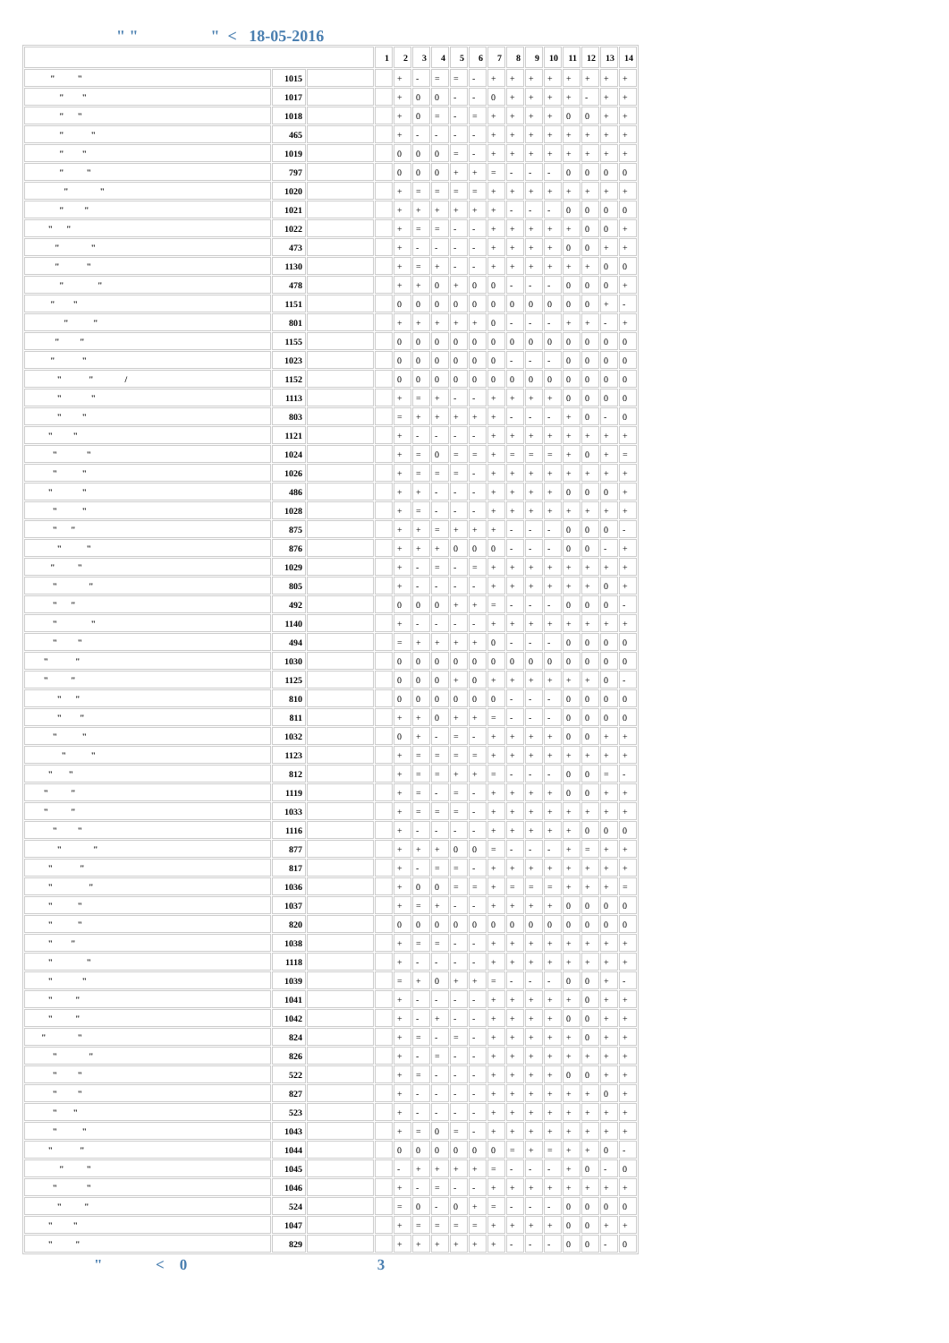" " " < 18-05-2016
| | | | 1 | 2 | 3 | 4 | 5 | 6 | 7 | 8 | 9 | 10 | 11 | 12 | 13 | 14 |
| --- | --- | --- | --- | --- | --- | --- | --- | --- | --- | --- | --- | --- | --- | --- | --- | --- |
| " " | 1015 | | | + | - | = | = | - | + | + | + | + | + | + | + | + |
| " " | 1017 | | | + | 0 | 0 | - | - | 0 | + | + | + | + | - | + | + |
| " " | 1018 | | | + | 0 | = | - | = | + | + | + | + | 0 | 0 | + | + |
| " " | 465 | | | + | - | - | - | - | + | + | + | + | + | + | + | + |
| " " | 1019 | | | 0 | 0 | 0 | = | - | + | + | + | + | + | + | + | + |
| " " | 797 | | | 0 | 0 | 0 | + | + | = | - | - | - | 0 | 0 | 0 | 0 |
| " " | 1020 | | | + | = | = | = | = | + | + | + | + | + | + | + | + |
| " " | 1021 | | | + | + | + | + | + | + | - | - | - | 0 | 0 | 0 | 0 |
| " " | 1022 | | | + | = | = | - | - | + | + | + | + | + | 0 | 0 | + |
| " " | 473 | | | + | - | - | - | - | + | + | + | + | 0 | 0 | + | + |
| " " | 1130 | | | + | = | + | - | - | + | + | + | + | + | + | 0 | 0 |
| " " | 478 | | | + | + | 0 | + | 0 | 0 | - | - | - | 0 | 0 | 0 | + |
| " " | 1151 | | | 0 | 0 | 0 | 0 | 0 | 0 | 0 | 0 | 0 | 0 | 0 | + | - |
| " " | 801 | | | + | + | + | + | + | 0 | - | - | - | + | + | - | + |
| " " | 1155 | | | 0 | 0 | 0 | 0 | 0 | 0 | 0 | 0 | 0 | 0 | 0 | 0 | 0 |
| " " | 1023 | | | 0 | 0 | 0 | 0 | 0 | 0 | - | - | - | 0 | 0 | 0 | 0 |
| " " / | 1152 | | | 0 | 0 | 0 | 0 | 0 | 0 | 0 | 0 | 0 | 0 | 0 | 0 | 0 |
| " " | 1113 | | | + | = | + | - | - | + | + | + | + | 0 | 0 | 0 | 0 |
| " " | 803 | | | = | + | + | + | + | + | - | - | - | + | 0 | - | 0 |
| " " | 1121 | | | + | - | - | - | - | + | + | + | + | + | + | + | + |
| " " | 1024 | | | + | = | 0 | = | = | + | = | = | = | + | 0 | + | = |
| " " | 1026 | | | + | = | = | = | - | + | + | + | + | + | + | + | + |
| " " | 486 | | | + | + | - | - | - | + | + | + | + | 0 | 0 | 0 | + |
| " " | 1028 | | | + | = | - | - | - | + | + | + | + | + | + | + | + |
| " " | 875 | | | + | + | = | + | + | + | - | - | - | 0 | 0 | 0 | - |
| " " | 876 | | | + | + | + | 0 | 0 | 0 | - | - | - | 0 | 0 | - | + |
| " " | 1029 | | | + | - | = | - | = | + | + | + | + | + | + | + | + |
| " " | 805 | | | + | - | - | - | - | + | + | + | + | + | + | 0 | + |
| " " | 492 | | | 0 | 0 | 0 | + | + | = | - | - | - | 0 | 0 | 0 | - |
| " " | 1140 | | | + | - | - | - | - | + | + | + | + | + | + | + | + |
| " " | 494 | | | = | + | + | + | + | 0 | - | - | - | 0 | 0 | 0 | 0 |
| " " | 1030 | | | 0 | 0 | 0 | 0 | 0 | 0 | 0 | 0 | 0 | 0 | 0 | 0 | 0 |
| " " | 1125 | | | 0 | 0 | 0 | + | 0 | + | + | + | + | + | + | 0 | - |
| " " | 810 | | | 0 | 0 | 0 | 0 | 0 | 0 | - | - | - | 0 | 0 | 0 | 0 |
| " " | 811 | | | + | + | 0 | + | + | = | - | - | - | 0 | 0 | 0 | 0 |
| " " | 1032 | | | 0 | + | - | = | - | + | + | + | + | 0 | 0 | + | + |
| " " | 1123 | | | + | = | = | = | = | + | + | + | + | + | + | + | + |
| " " | 812 | | | + | = | = | + | + | = | - | - | - | 0 | 0 | = | - |
| " " | 1119 | | | + | = | - | = | - | + | + | + | + | 0 | 0 | + | + |
| " " | 1033 | | | + | = | = | = | - | + | + | + | + | + | + | + | + |
| " " | 1116 | | | + | - | - | - | - | + | + | + | + | + | 0 | 0 | 0 |
| " " | 877 | | | + | + | + | 0 | 0 | = | - | - | - | + | = | + | + |
| " " | 817 | | | + | - | = | = | - | + | + | + | + | + | + | + | + |
| " " | 1036 | | | + | 0 | 0 | = | = | + | = | = | = | + | + | + | = |
| " " | 1037 | | | + | = | + | - | - | + | + | + | + | 0 | 0 | 0 | 0 |
| " " | 820 | | | 0 | 0 | 0 | 0 | 0 | 0 | 0 | 0 | 0 | 0 | 0 | 0 | 0 |
| " " | 1038 | | | + | = | = | - | - | + | + | + | + | + | + | + | + |
| " " | 1118 | | | + | - | - | - | - | + | + | + | + | + | + | + | + |
| " " | 1039 | | | = | + | 0 | + | + | = | - | - | - | 0 | 0 | + | - |
| " " | 1041 | | | + | - | - | - | - | + | + | + | + | + | 0 | + | + |
| " " | 1042 | | | + | - | + | - | - | + | + | + | + | 0 | 0 | + | + |
| " " | 824 | | | + | = | - | = | - | + | + | + | + | + | 0 | + | + |
| " " | 826 | | | + | - | = | - | - | + | + | + | + | + | + | + | + |
| " " | 522 | | | + | = | - | - | - | + | + | + | + | 0 | 0 | + | + |
| " " | 827 | | | + | - | - | - | - | + | + | + | + | + | + | 0 | + |
| " " | 523 | | | + | - | - | - | - | + | + | + | + | + | + | + | + |
| " " | 1043 | | | + | = | 0 | = | - | + | + | + | + | + | + | + | + |
| " " | 1044 | | | 0 | 0 | 0 | 0 | 0 | 0 | = | + | = | + | + | 0 | - |
| " " | 1045 | | | - | + | + | + | + | = | - | - | - | + | 0 | - | 0 |
| " " | 1046 | | | + | - | = | - | - | + | + | + | + | + | + | + | + |
| " " | 524 | | | = | 0 | - | 0 | + | = | - | - | - | 0 | 0 | 0 | 0 |
| " " | 1047 | | | + | = | = | = | = | + | + | + | + | 0 | 0 | + | + |
| " " | 829 | | | + | + | + | + | + | + | - | - | - | 0 | 0 | - | 0 |
" < 0 3